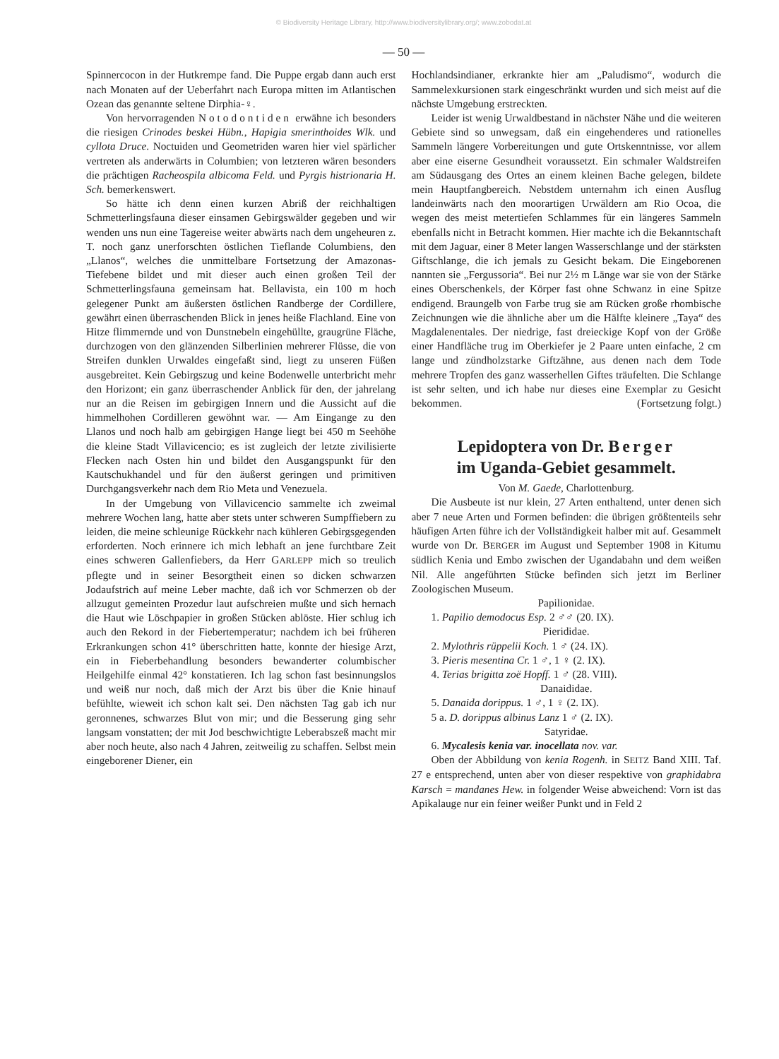© Biodiversity Heritage Library, http://www.biodiversitylibrary.org/; www.zobodat.at
— 50 —
Spinnercocon in der Hutkrempe fand. Die Puppe ergab dann auch erst nach Monaten auf der Ueberfahrt nach Europa mitten im Atlantischen Ozean das genannte seltene Dirphia-♀.
Von hervorragenden Notodontiden erwähne ich besonders die riesigen Crinodes beskei Hübn., Hapigia smerinthoides Wlk. und cyllota Druce. Noctuiden und Geometriden waren hier viel spärlicher vertreten als anderwärts in Columbien; von letzteren wären besonders die prächtigen Racheospila albicoma Feld. und Pyrgis histrionaria H. Sch. bemerkenswert.
So hätte ich denn einen kurzen Abriß der reichhaltigen Schmetterlingsfauna dieser einsamen Gebirgswälder gegeben und wir wenden uns nun eine Tagereise weiter abwärts nach dem ungeheuren z. T. noch ganz unerforschten östlichen Tieflande Columbiens, den „Llanos“, welches die unmittelbare Fortsetzung der Amazonas-Tiefebene bildet und mit dieser auch einen großen Teil der Schmetterlingsfauna gemeinsam hat. Bellavista, ein 100 m hoch gelegener Punkt am äußersten östlichen Randberge der Cordillere, gewährt einen überraschenden Blick in jenes heiße Flachland. Eine von Hitze flimmernde und von Dunstnebeln eingehüllte, graugrüne Fläche, durchzogen von den glänzenden Silberlinien mehrerer Flüsse, die von Streifen dunklen Urwaldes eingefaßt sind, liegt zu unseren Füßen ausgebreitet. Kein Gebirgszug und keine Bodenwelle unterbricht mehr den Horizont; ein ganz überraschender Anblick für den, der jahrelang nur an die Reisen im gebirgigen Innern und die Aussicht auf die himmelhohen Cordilleren gewöhnt war. — Am Eingange zu den Llanos und noch halb am gebirgigen Hange liegt bei 450 m Seehöhe die kleine Stadt Villavicencio; es ist zugleich der letzte zivilisierte Flecken nach Osten hin und bildet den Ausgangspunkt für den Kautschukhandel und für den äußerst geringen und primitiven Durchgangsverkehr nach dem Rio Meta und Venezuela.
In der Umgebung von Villavicencio sammelte ich zweimal mehrere Wochen lang, hatte aber stets unter schweren Sumpffiebern zu leiden, die meine schleunige Rückkehr nach kühleren Gebirgsgegenden erforderten. Noch erinnere ich mich lebhaft an jene furchtbare Zeit eines schweren Gallenfiebers, da Herr GARLEPP mich so treulich pflegte und in seiner Besorgtheit einen so dicken schwarzen Jodaufstrich auf meine Leber machte, daß ich vor Schmerzen ob der allzugut gemeinten Prozedur laut aufschreien mußte und sich hernach die Haut wie Löschpapier in großen Stücken ablöste. Hier schlug ich auch den Rekord in der Fiebertemperatur; nachdem ich bei früheren Erkrankungen schon 41° überschritten hatte, konnte der hiesige Arzt, ein in Fieberbehandlung besonders bewanderter columbischer Heilgehilfe einmal 42° konstatieren. Ich lag schon fast besinnungslos und weiß nur noch, daß mich der Arzt bis über die Knie hinauf befühlte, wieweit ich schon kalt sei. Den nächsten Tag gab ich nur geronnenes, schwarzes Blut von mir; und die Besserung ging sehr langsam vonstatten; der mit Jod beschwichtigte Leberabszeß macht mir aber noch heute, also nach 4 Jahren, zeitweilig zu schaffen. Selbst mein eingeborener Diener, ein
Hochlandsindianer, erkrankte hier am „Paludismo“, wodurch die Sammelexkursionen stark eingeschränkt wurden und sich meist auf die nächste Umgebung erstreckten.
Leider ist wenig Urwaldbestand in nächster Nähe und die weiteren Gebiete sind so unwegsam, daß ein eingehenderes und rationelles Sammeln längere Vorbereitungen und gute Ortskenntnisse, vor allem aber eine eiserne Gesundheit voraussetzt. Ein schmaler Waldstreifen am Südausgang des Ortes an einem kleinen Bache gelegen, bildete mein Hauptfangbereich. Nebstdem unternahm ich einen Ausflug landeinwärts nach den moorartigen Urwäldern am Rio Ocoa, die wegen des meist metertiefen Schlammes für ein längeres Sammeln ebenfalls nicht in Betracht kommen. Hier machte ich die Bekanntschaft mit dem Jaguar, einer 8 Meter langen Wasserschlange und der stärksten Giftschlange, die ich jemals zu Gesicht bekam. Die Eingeborenen nannten sie „Fergussoria“. Bei nur 2½ m Länge war sie von der Stärke eines Oberschenkels, der Körper fast ohne Schwanz in eine Spitze endigend. Braungelb von Farbe trug sie am Rücken große rhombische Zeichnungen wie die ähnliche aber um die Hälfte kleinere „Taya“ des Magdalenentales. Der niedrige, fast dreieckige Kopf von der Größe einer Handfläche trug im Oberkiefer je 2 Paare unten einfache, 2 cm lange und zündholzstarke Giftzähne, aus denen nach dem Tode mehrere Tropfen des ganz wasserhellen Giftes träufelten. Die Schlange ist sehr selten, und ich habe nur dieses eine Exemplar zu Gesicht bekommen. (Fortsetzung folgt.)
Lepidoptera von Dr. Berger
im Uganda-Gebiet gesammelt.
Von M. Gaede, Charlottenburg.
Die Ausbeute ist nur klein, 27 Arten enthaltend, unter denen sich aber 7 neue Arten und Formen befinden: die übrigen größtenteils sehr häufigen Arten führe ich der Vollständigkeit halber mit auf. Gesammelt wurde von Dr. BERGER im August und September 1908 in Kitumu südlich Kenia und Embo zwischen der Ugandabahn und dem weißen Nil. Alle angeführten Stücke befinden sich jetzt im Berliner Zoologischen Museum.
Papilionidae.
1. Papilio demodocus Esp. 2 ♂♂ (20. IX).
Pierididae.
2. Mylothris rüppelii Koch. 1 ♂ (24. IX).
3. Pieris mesentina Cr. 1 ♂, 1 ♀ (2. IX).
4. Terias brigitta zoë Hopff. 1 ♂ (28. VIII).
Danaididae.
5. Danaida dorippus. 1 ♂, 1 ♀ (2. IX).
5 a. D. dorippus albinus Lanz 1 ♂ (2. IX).
Satyridae.
6. Mycalesis kenia var. inocellata nov. var.
Oben der Abbildung von kenia Rogenh. in SEITZ Band XIII. Taf. 27 e entsprechend, unten aber von dieser respektive von graphidabra Karsch = mandanes Hew. in folgender Weise abweichend: Vorn ist das Apikalauge nur ein feiner weißer Punkt und in Feld 2